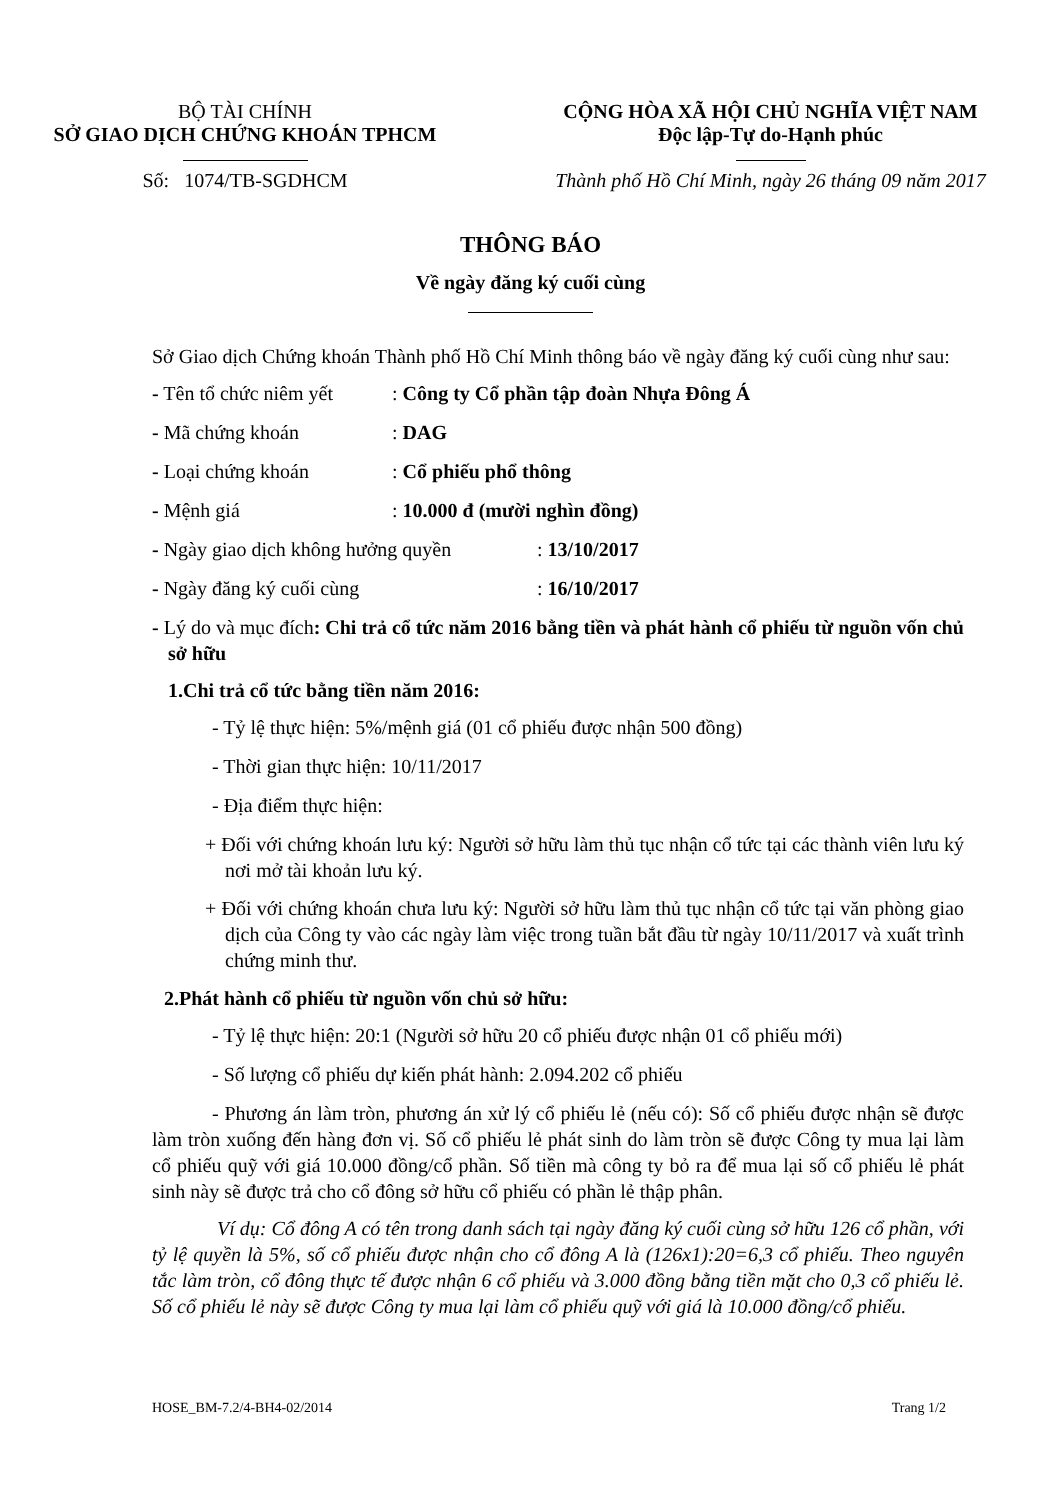BỘ TÀI CHÍNH
SỞ GIAO DỊCH CHỨNG KHOÁN TPHCM
Số: 1074/TB-SGDHCM
CỘNG HÒA XÃ HỘI CHỦ NGHĨA VIỆT NAM
Độc lập-Tự do-Hạnh phúc
Thành phố Hồ Chí Minh, ngày 26 tháng 09 năm 2017
THÔNG BÁO
Về ngày đăng ký cuối cùng
Sở Giao dịch Chứng khoán Thành phố Hồ Chí Minh thông báo về ngày đăng ký cuối cùng như sau:
- Tên tổ chức niêm yết: Công ty Cổ phần tập đoàn Nhựa Đông Á
- Mã chứng khoán: DAG
- Loại chứng khoán: Cổ phiếu phổ thông
- Mệnh giá: 10.000 đ (mười nghìn đồng)
- Ngày giao dịch không hưởng quyền: 13/10/2017
- Ngày đăng ký cuối cùng: 16/10/2017
- Lý do và mục đích: Chi trả cổ tức năm 2016 bằng tiền và phát hành cổ phiếu từ nguồn vốn chủ sở hữu
1.Chi trả cổ tức bằng tiền năm 2016:
- Tỷ lệ thực hiện: 5%/mệnh giá (01 cổ phiếu được nhận 500 đồng)
- Thời gian thực hiện: 10/11/2017
- Địa điểm thực hiện:
+ Đối với chứng khoán lưu ký: Người sở hữu làm thủ tục nhận cổ tức tại các thành viên lưu ký nơi mở tài khoản lưu ký.
+ Đối với chứng khoán chưa lưu ký: Người sở hữu làm thủ tục nhận cổ tức tại văn phòng giao dịch của Công ty vào các ngày làm việc trong tuần bắt đầu từ ngày 10/11/2017 và xuất trình chứng minh thư.
2.Phát hành cổ phiếu từ nguồn vốn chủ sở hữu:
- Tỷ lệ thực hiện: 20:1 (Người sở hữu 20 cổ phiếu được nhận 01 cổ phiếu mới)
- Số lượng cổ phiếu dự kiến phát hành: 2.094.202 cổ phiếu
- Phương án làm tròn, phương án xử lý cổ phiếu lẻ (nếu có): Số cổ phiếu được nhận sẽ được làm tròn xuống đến hàng đơn vị. Số cổ phiếu lẻ phát sinh do làm tròn sẽ được Công ty mua lại làm cổ phiếu quỹ với giá 10.000 đồng/cổ phần. Số tiền mà công ty bỏ ra để mua lại số cổ phiếu lẻ phát sinh này sẽ được trả cho cổ đông sở hữu cổ phiếu có phần lẻ thập phân.
Ví dụ: Cổ đông A có tên trong danh sách tại ngày đăng ký cuối cùng sở hữu 126 cổ phần, với tỷ lệ quyền là 5%, số cổ phiếu được nhận cho cổ đông A là (126x1):20=6,3 cổ phiếu. Theo nguyên tắc làm tròn, cổ đông thực tế được nhận 6 cổ phiếu và 3.000 đồng bằng tiền mặt cho 0,3 cổ phiếu lẻ. Số cổ phiếu lẻ này sẽ được Công ty mua lại làm cổ phiếu quỹ với giá là 10.000 đồng/cổ phiếu.
HOSE_BM-7.2/4-BH4-02/2014 Trang 1/2